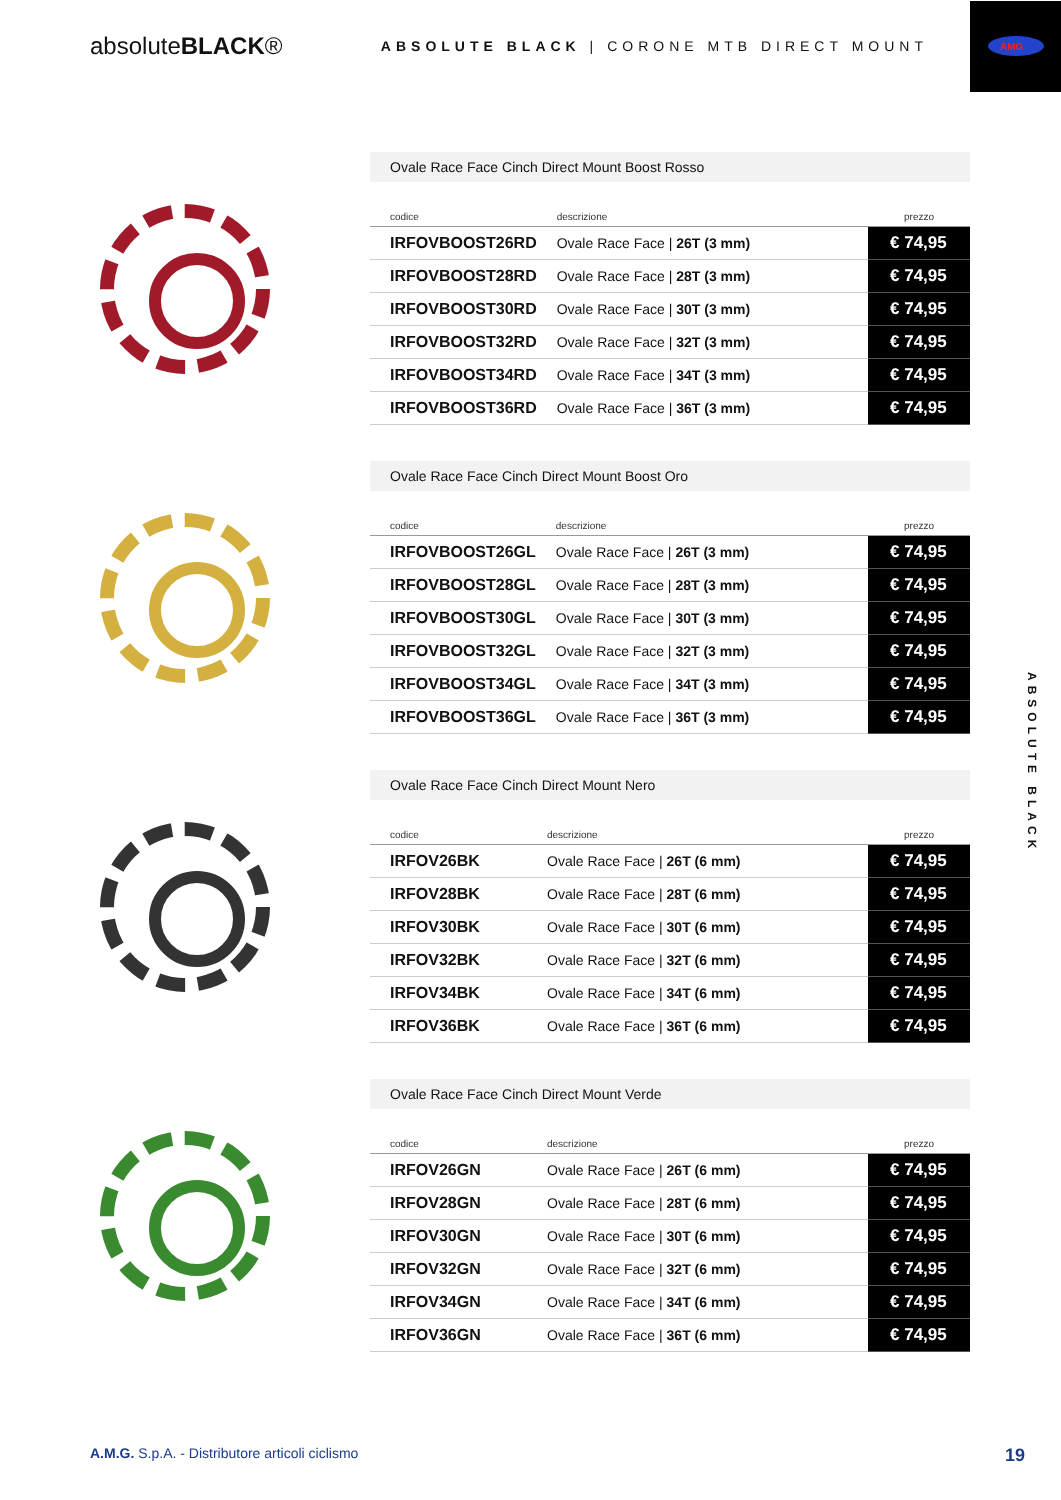absoluteBLACK®
ABSOLUTE BLACK | CORONE MTB DIRECT MOUNT
AMG
Ovale Race Face Cinch Direct Mount Boost Rosso
| codice | descrizione | prezzo |
| --- | --- | --- |
| IRFOVBOOST26RD | Ovale Race Face / 26T (3 mm) | € 74,95 |
| IRFOVBOOST28RD | Ovale Race Face / 28T (3 mm) | € 74,95 |
| IRFOVBOOST30RD | Ovale Race Face / 30T (3 mm) | € 74,95 |
| IRFOVBOOST32RD | Ovale Race Face / 32T (3 mm) | € 74,95 |
| IRFOVBOOST34RD | Ovale Race Face / 34T (3 mm) | € 74,95 |
| IRFOVBOOST36RD | Ovale Race Face / 36T (3 mm) | € 74,95 |
Ovale Race Face Cinch Direct Mount Boost Oro
| codice | descrizione | prezzo |
| --- | --- | --- |
| IRFOVBOOST26GL | Ovale Race Face / 26T (3 mm) | € 74,95 |
| IRFOVBOOST28GL | Ovale Race Face / 28T (3 mm) | € 74,95 |
| IRFOVBOOST30GL | Ovale Race Face / 30T (3 mm) | € 74,95 |
| IRFOVBOOST32GL | Ovale Race Face / 32T (3 mm) | € 74,95 |
| IRFOVBOOST34GL | Ovale Race Face / 34T (3 mm) | € 74,95 |
| IRFOVBOOST36GL | Ovale Race Face / 36T (3 mm) | € 74,95 |
Ovale Race Face Cinch Direct Mount Nero
| codice | descrizione | prezzo |
| --- | --- | --- |
| IRFOV26BK | Ovale Race Face / 26T (6 mm) | € 74,95 |
| IRFOV28BK | Ovale Race Face / 28T (6 mm) | € 74,95 |
| IRFOV30BK | Ovale Race Face / 30T (6 mm) | € 74,95 |
| IRFOV32BK | Ovale Race Face / 32T (6 mm) | € 74,95 |
| IRFOV34BK | Ovale Race Face / 34T (6 mm) | € 74,95 |
| IRFOV36BK | Ovale Race Face / 36T (6 mm) | € 74,95 |
Ovale Race Face Cinch Direct Mount Verde
| codice | descrizione | prezzo |
| --- | --- | --- |
| IRFOV26GN | Ovale Race Face / 26T (6 mm) | € 74,95 |
| IRFOV28GN | Ovale Race Face / 28T (6 mm) | € 74,95 |
| IRFOV30GN | Ovale Race Face / 30T (6 mm) | € 74,95 |
| IRFOV32GN | Ovale Race Face / 32T (6 mm) | € 74,95 |
| IRFOV34GN | Ovale Race Face / 34T (6 mm) | € 74,95 |
| IRFOV36GN | Ovale Race Face / 36T (6 mm) | € 74,95 |
ABSOLUTE BLACK
A.M.G. S.p.A. - Distributore articoli ciclismo 19